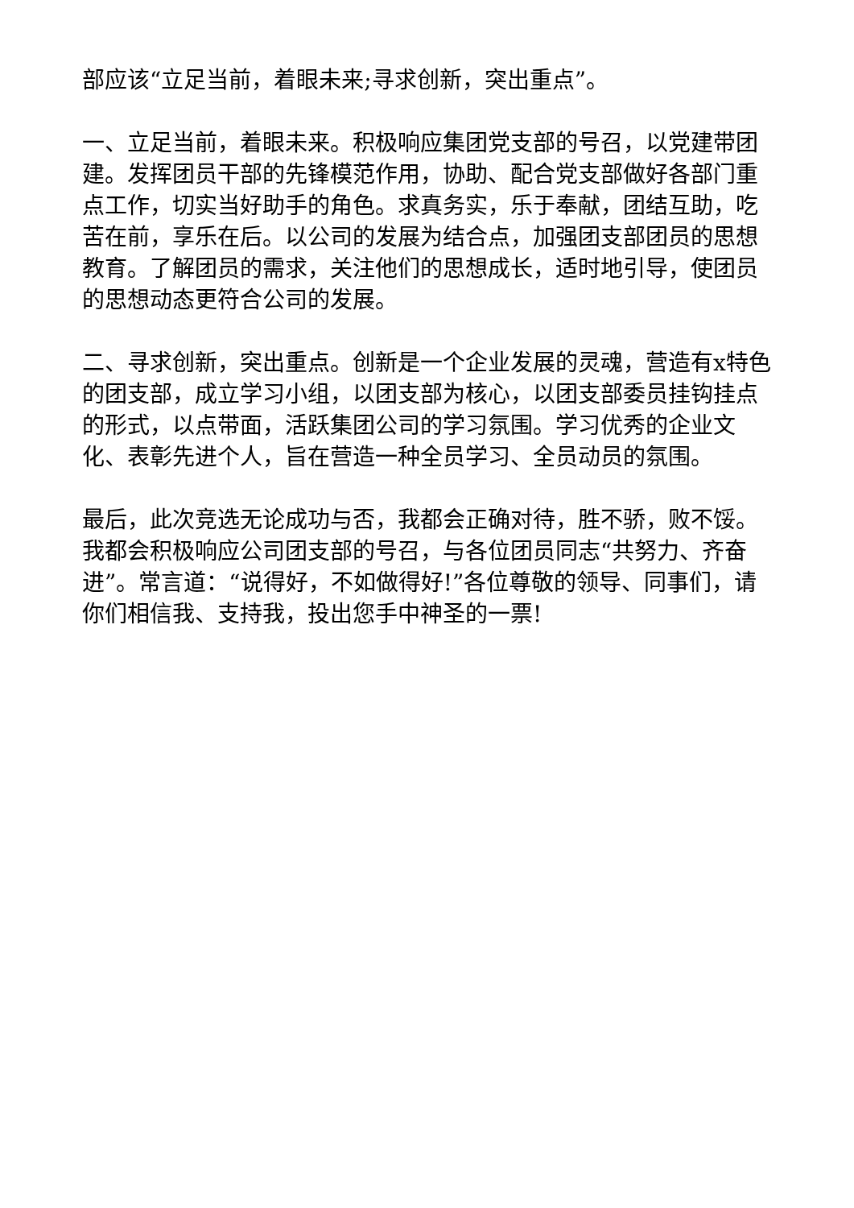部应该“立足当前，着眼未来;寻求创新，突出重点”。
一、立足当前，着眼未来。积极响应集团党支部的号召，以党建带团建。发挥团员干部的先锋模范作用，协助、配合党支部做好各部门重点工作，切实当好助手的角色。求真务实，乐于奉献，团结互助，吃苦在前，享乐在后。以公司的发展为结合点，加强团支部团员的思想教育。了解团员的需求，关注他们的思想成长，适时地引导，使团员的思想动态更符合公司的发展。
二、寻求创新，突出重点。创新是一个企业发展的灵魂，营造有x特色的团支部，成立学习小组，以团支部为核心，以团支部委员挂钩挂点的形式，以点带面，活跃集团公司的学习氛围。学习优秀的企业文化、表彰先进个人，旨在营造一种全员学习、全员动员的氛围。
最后，此次竞选无论成功与否，我都会正确对待，胜不骄，败不馁。我都会积极响应公司团支部的号召，与各位团员同志“共努力、齐奋进”。常言道：“说得好，不如做得好!”各位尊敬的领导、同事们，请你们相信我、支持我，投出您手中神圣的一票!